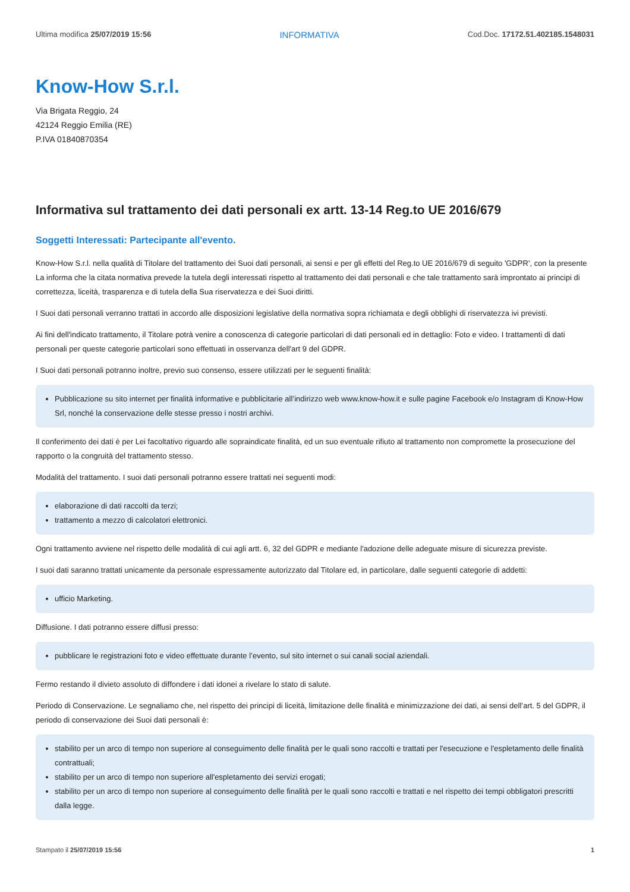Ultima modifica 25/07/2019 15:56 INFORMATIVA Cod.Doc. 17172.51.402185.1548031
Know-How S.r.l.
Via Brigata Reggio, 24
42124 Reggio Emilia (RE)
P.IVA 01840870354
Informativa sul trattamento dei dati personali ex artt. 13-14 Reg.to UE 2016/679
Soggetti Interessati: Partecipante all'evento.
Know-How S.r.l. nella qualità di Titolare del trattamento dei Suoi dati personali, ai sensi e per gli effetti del Reg.to UE 2016/679 di seguito 'GDPR', con la presente La informa che la citata normativa prevede la tutela degli interessati rispetto al trattamento dei dati personali e che tale trattamento sarà improntato ai principi di correttezza, liceità, trasparenza e di tutela della Sua riservatezza e dei Suoi diritti.
I Suoi dati personali verranno trattati in accordo alle disposizioni legislative della normativa sopra richiamata e degli obblighi di riservatezza ivi previsti.
Ai fini dell'indicato trattamento, il Titolare potrà venire a conoscenza di categorie particolari di dati personali ed in dettaglio: Foto e video. I trattamenti di dati personali per queste categorie particolari sono effettuati in osservanza dell'art 9 del GDPR.
I Suoi dati personali potranno inoltre, previo suo consenso, essere utilizzati per le seguenti finalità:
Pubblicazione su sito internet per finalità informative e pubblicitarie all’indirizzo web www.know-how.it e sulle pagine Facebook e/o Instagram di Know-How Srl, nonché la conservazione delle stesse presso i nostri archivi.
Il conferimento dei dati è per Lei facoltativo riguardo alle sopraindicate finalità, ed un suo eventuale rifiuto al trattamento non compromette la prosecuzione del rapporto o la congruità del trattamento stesso.
Modalità del trattamento. I suoi dati personali potranno essere trattati nei seguenti modi:
elaborazione di dati raccolti da terzi;
trattamento a mezzo di calcolatori elettronici.
Ogni trattamento avviene nel rispetto delle modalità di cui agli artt. 6, 32 del GDPR e mediante l'adozione delle adeguate misure di sicurezza previste.
I suoi dati saranno trattati unicamente da personale espressamente autorizzato dal Titolare ed, in particolare, dalle seguenti categorie di addetti:
ufficio Marketing.
Diffusione. I dati potranno essere diffusi presso:
pubblicare le registrazioni foto e video effettuate durante l’evento, sul sito internet o sui canali social aziendali.
Fermo restando il divieto assoluto di diffondere i dati idonei a rivelare lo stato di salute.
Periodo di Conservazione. Le segnaliamo che, nel rispetto dei principi di liceità, limitazione delle finalità e minimizzazione dei dati, ai sensi dell’art. 5 del GDPR, il periodo di conservazione dei Suoi dati personali è:
stabilito per un arco di tempo non superiore al conseguimento delle finalità per le quali sono raccolti e trattati per l'esecuzione e l'espletamento delle finalità contrattuali;
stabilito per un arco di tempo non superiore all'espletamento dei servizi erogati;
stabilito per un arco di tempo non superiore al conseguimento delle finalità per le quali sono raccolti e trattati e nel rispetto dei tempi obbligatori prescritti dalla legge.
Stampato il 25/07/2019 15:56 1